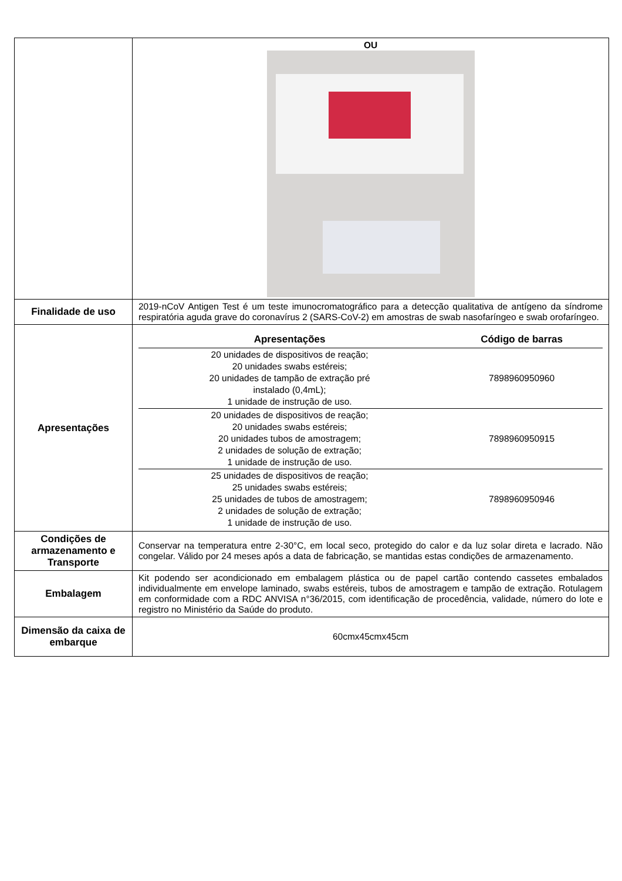| | OU |
| Finalidade de uso | 2019-nCoV Antigen Test é um teste imunocromatográfico para a detecção qualitativa de antígeno da síndrome respiratória aguda grave do coronavírus 2 (SARS-CoV-2) em amostras de swab nasofaríngeo e swab orofaríngeo. |
| Apresentações | / Apresentações / Código de barras / / --- / --- / / 20 unidades de dispositivos de reação; 20 unidades swabs estéreis; 20 unidades de tampão de extração pré instalado (0,4mL); 1 unidade de instrução de uso. / 7898960950960 / / 20 unidades de dispositivos de reação; 20 unidades swabs estéreis; 20 unidades tubos de amostragem; 2 unidades de solução de extração; 1 unidade de instrução de uso. / 7898960950915 / / 25 unidades de dispositivos de reação; 25 unidades swabs estéreis; 25 unidades de tubos de amostragem; 2 unidades de solução de extração; 1 unidade de instrução de uso. / 7898960950946 / |
| Condições de armazenamento e Transporte | Conservar na temperatura entre 2-30°C, em local seco, protegido do calor e da luz solar direta e lacrado. Não congelar. Válido por 24 meses após a data de fabricação, se mantidas estas condições de armazenamento. |
| Embalagem | Kit podendo ser acondicionado em embalagem plástica ou de papel cartão contendo cassetes embalados individualmente em envelope laminado, swabs estéreis, tubos de amostragem e tampão de extração. Rotulagem em conformidade com a RDC ANVISA n°36/2015, com identificação de procedência, validade, número do lote e registro no Ministério da Saúde do produto. |
| Dimensão da caixa de embarque | 60cmx45cmx45cm |